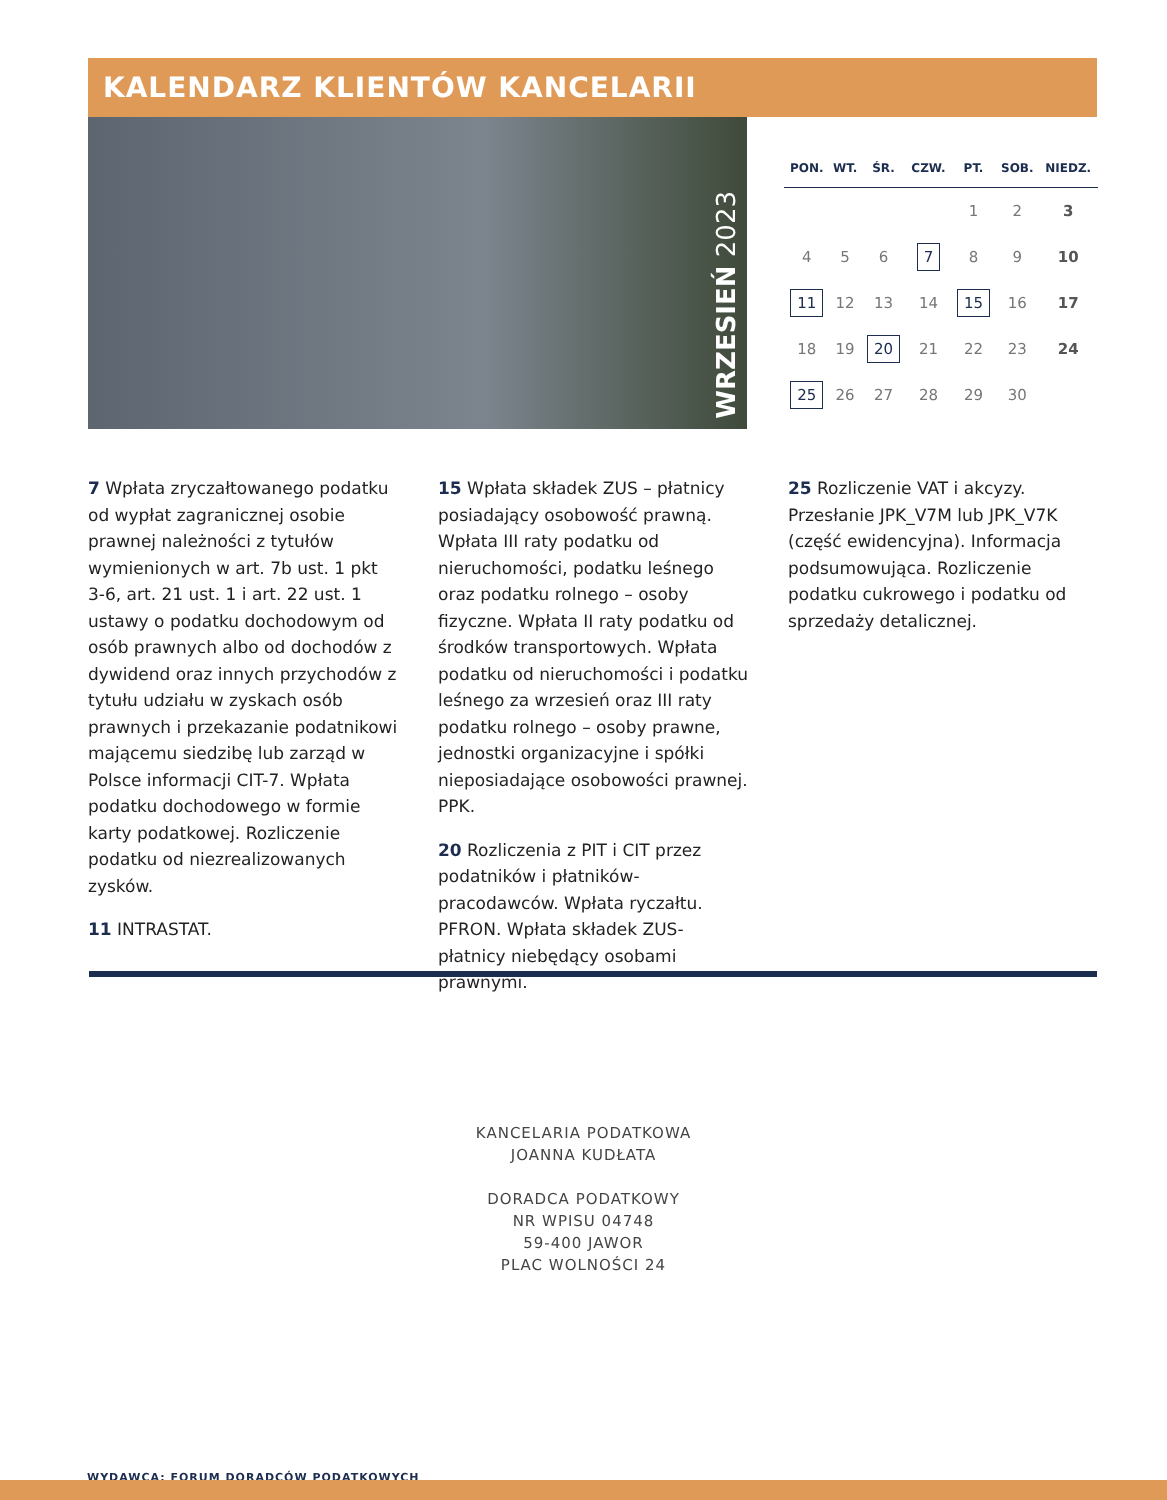KALENDARZ KLIENTÓW KANCELARII
WRZESIEŃ 2023
| PON. | WT. | ŚR. | CZW. | PT. | SOB. | NIEDZ. |
| --- | --- | --- | --- | --- | --- | --- |
| | | | | 1 | 2 | 3 |
| 4 | 5 | 6 | 7 | 8 | 9 | 10 |
| 11 | 12 | 13 | 14 | 15 | 16 | 17 |
| 18 | 19 | 20 | 21 | 22 | 23 | 24 |
| 25 | 26 | 27 | 28 | 29 | 30 | |
7 Wpłata zryczałtowanego podatku od wypłat zagranicznej osobie prawnej należności z tytułów wymienionych w art. 7b ust. 1 pkt 3-6, art. 21 ust. 1 i art. 22 ust. 1 ustawy o podatku dochodowym od osób prawnych albo od dochodów z dywidend oraz innych przychodów z tytułu udziału w zyskach osób prawnych i przekazanie podatnikowi mającemu siedzibę lub zarząd w Polsce informacji CIT-7. Wpłata podatku dochodowego w formie karty podatkowej. Rozliczenie podatku od niezrealizowanych zysków.
11 INTRASTAT.
15 Wpłata składek ZUS – płatnicy posiadający osobowość prawną. Wpłata III raty podatku od nieruchomości, podatku leśnego oraz podatku rolnego – osoby fizyczne. Wpłata II raty podatku od środków transportowych. Wpłata podatku od nieruchomości i podatku leśnego za wrzesień oraz III raty podatku rolnego – osoby prawne, jednostki organizacyjne i spółki nieposiadające osobowości prawnej. PPK.
20 Rozliczenia z PIT i CIT przez podatników i płatników-pracodawców. Wpłata ryczałtu. PFRON. Wpłata składek ZUS- płatnicy niebędący osobami prawnymi.
25 Rozliczenie VAT i akcyzy. Przesłanie JPK_V7M lub JPK_V7K (część ewidencyjna). Informacja podsumowująca. Rozliczenie podatku cukrowego i podatku od sprzedaży detalicznej.
KANCELARIA PODATKOWA
JOANNA KUDŁATA
DORADCA PODATKOWY
NR WPISU 04748
59-400 JAWOR
PLAC WOLNOŚCI 24
WYDAWCA: FORUM DORADCÓW PODATKOWYCH